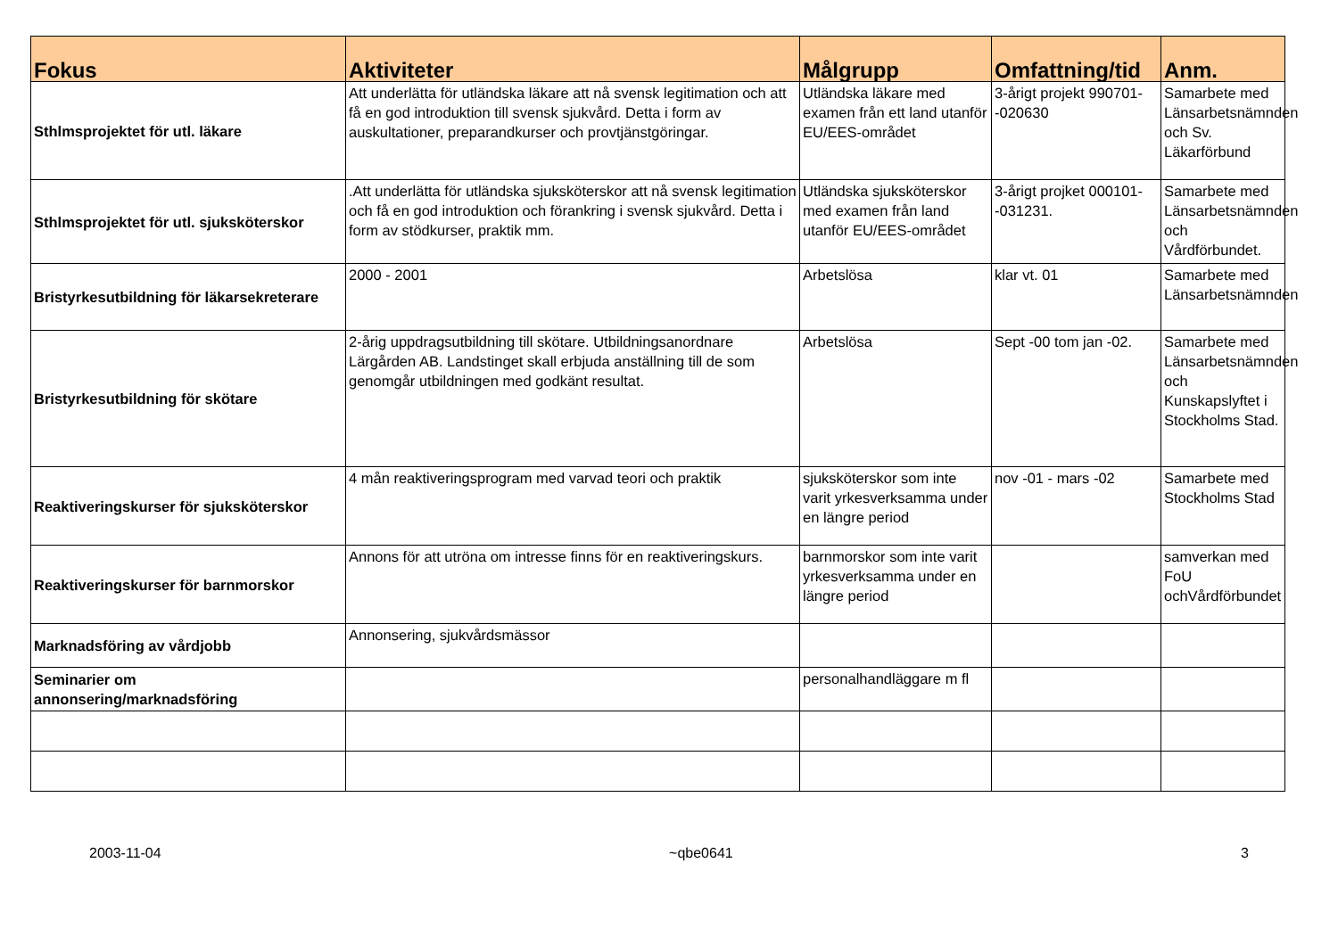| Fokus | Aktiviteter | Målgrupp | Omfattning/tid | Anm. |
| --- | --- | --- | --- | --- |
| Sthlmsprojektet för utl. läkare | Att underlätta för utländska läkare att nå svensk legitimation och att få en god introduktion till svensk sjukvård. Detta i form av auskultationer, preparandkurser och provtjänstgöringar. | Utländska läkare med examen från ett land utanför EU/EES-området | 3-årigt projekt 990701--020630 | Samarbete med Länsarbetsnämnden och Sv. Läkarförbund |
| Sthlmsprojektet för utl. sjuksköterskor | .Att underlätta för utländska sjuksköterskor att nå svensk legitimation och få en god introduktion och förankring i svensk sjukvård. Detta i form av stödkurser, praktik mm. | Utländska sjuksköterskor med examen från land utanför EU/EES-området | 3-årigt projket 000101--031231. | Samarbete med Länsarbetsnämnden och Vårdförbundet. |
| Bristyrkesutbildning för läkarsekreterare | 2000 - 2001 | Arbetslösa | klar vt. 01 | Samarbete med Länsarbetsnämnden |
| Bristyrkesutbildning för skötare | 2-årig uppdragsutbildning till skötare. Utbildningsanordnare Lärgården AB. Landstinget skall erbjuda anställning till de som genomgår utbildningen med godkänt resultat. | Arbetslösa | Sept -00 tom jan -02. | Samarbete med Länsarbetsnämnden och Kunskapslyftet i Stockholms Stad. |
| Reaktiveringskurser för sjuksköterskor | 4 mån reaktiveringsprogram med varvad teori och praktik | sjuksköterskor som inte varit yrkesverksamma under en längre period | nov -01 - mars -02 | Samarbete med Stockholms Stad |
| Reaktiveringskurser för barnmorskor | Annons för att utröna om intresse finns för en reaktiveringskurs. | barnmorskor som inte varit yrkesverksamma under en längre period | | samverkan med FoU ochVårdförbundet |
| Marknadsföring av vårdjobb | Annonsering, sjukvårdsmässor | | | |
| Seminarier om annonsering/marknadsföring | | personalhandläggare m fl | | |
2003-11-04 ~qbe0641 3